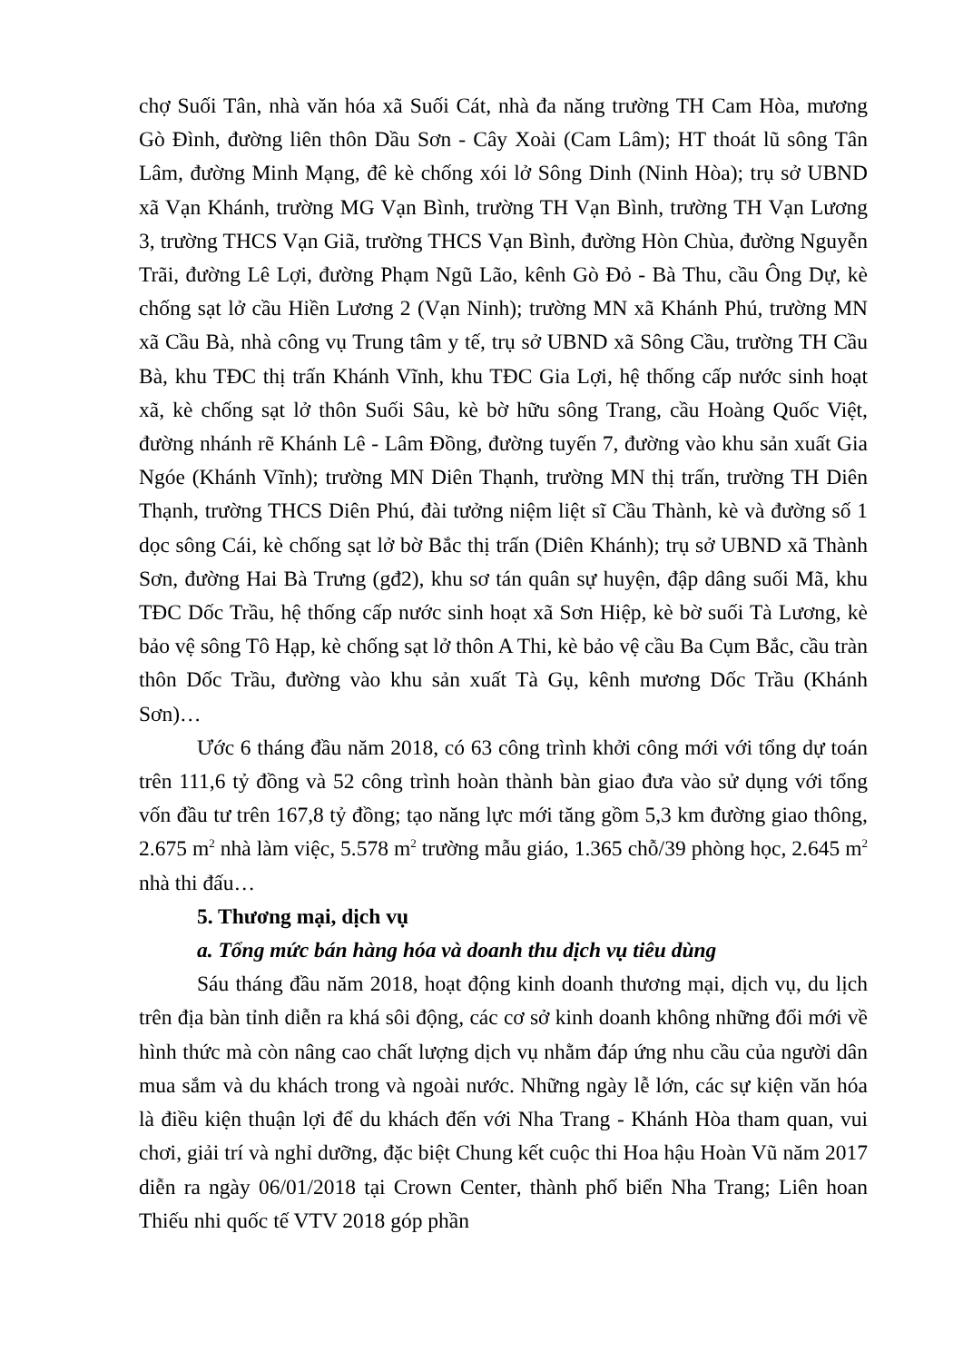chợ Suối Tân, nhà văn hóa xã Suối Cát, nhà đa năng trường TH Cam Hòa, mương Gò Đình, đường liên thôn Dầu Sơn - Cây Xoài (Cam Lâm); HT thoát lũ sông Tân Lâm, đường Minh Mạng, đê kè chống xói lở Sông Dinh (Ninh Hòa); trụ sở UBND xã Vạn Khánh, trường MG Vạn Bình, trường TH Vạn Bình, trường TH Vạn Lương 3, trường THCS Vạn Giã, trường THCS Vạn Bình, đường Hòn Chùa, đường Nguyễn Trãi, đường Lê Lợi, đường Phạm Ngũ Lão, kênh Gò Đỏ - Bà Thu, cầu Ông Dự, kè chống sạt lở cầu Hiền Lương 2 (Vạn Ninh); trường MN xã Khánh Phú, trường MN xã Cầu Bà, nhà công vụ Trung tâm y tế, trụ sở UBND xã Sông Cầu, trường TH Cầu Bà, khu TĐC thị trấn Khánh Vĩnh, khu TĐC Gia Lợi, hệ thống cấp nước sinh hoạt xã, kè chống sạt lở thôn Suối Sâu, kè bờ hữu sông Trang, cầu Hoàng Quốc Việt, đường nhánh rẽ Khánh Lê - Lâm Đồng, đường tuyến 7, đường vào khu sản xuất Gia Ngóe (Khánh Vĩnh); trường MN Diên Thạnh, trường MN thị trấn, trường TH Diên Thạnh, trường THCS Diên Phú, đài tưởng niệm liệt sĩ Cầu Thành, kè và đường số 1 dọc sông Cái, kè chống sạt lở bờ Bắc thị trấn (Diên Khánh); trụ sở UBND xã Thành Sơn, đường Hai Bà Trưng (gđ2), khu sơ tán quân sự huyện, đập dâng suối Mã, khu TĐC Dốc Trầu, hệ thống cấp nước sinh hoạt xã Sơn Hiệp, kè bờ suối Tà Lương, kè bảo vệ sông Tô Hạp, kè chống sạt lở thôn A Thi, kè bảo vệ cầu Ba Cụm Bắc, cầu tràn thôn Dốc Trầu, đường vào khu sản xuất Tà Gụ, kênh mương Dốc Trầu (Khánh Sơn)…
Ước 6 tháng đầu năm 2018, có 63 công trình khởi công mới với tổng dự toán trên 111,6 tỷ đồng và 52 công trình hoàn thành bàn giao đưa vào sử dụng với tổng vốn đầu tư trên 167,8 tỷ đồng; tạo năng lực mới tăng gồm 5,3 km đường giao thông, 2.675 m<sup>2</sup> nhà làm việc, 5.578 m<sup>2</sup> trường mẫu giáo, 1.365 chỗ/39 phòng học, 2.645 m<sup>2</sup> nhà thi đấu…
5. Thương mại, dịch vụ
a. Tổng mức bán hàng hóa và doanh thu dịch vụ tiêu dùng
Sáu tháng đầu năm 2018, hoạt động kinh doanh thương mại, dịch vụ, du lịch trên địa bàn tỉnh diễn ra khá sôi động, các cơ sở kinh doanh không những đổi mới về hình thức mà còn nâng cao chất lượng dịch vụ nhằm đáp ứng nhu cầu của người dân mua sắm và du khách trong và ngoài nước. Những ngày lễ lớn, các sự kiện văn hóa là điều kiện thuận lợi để du khách đến với Nha Trang - Khánh Hòa tham quan, vui chơi, giải trí và nghỉ dưỡng, đặc biệt Chung kết cuộc thi Hoa hậu Hoàn Vũ năm 2017 diễn ra ngày 06/01/2018 tại Crown Center, thành phố biển Nha Trang; Liên hoan Thiếu nhi quốc tế VTV 2018 góp phần